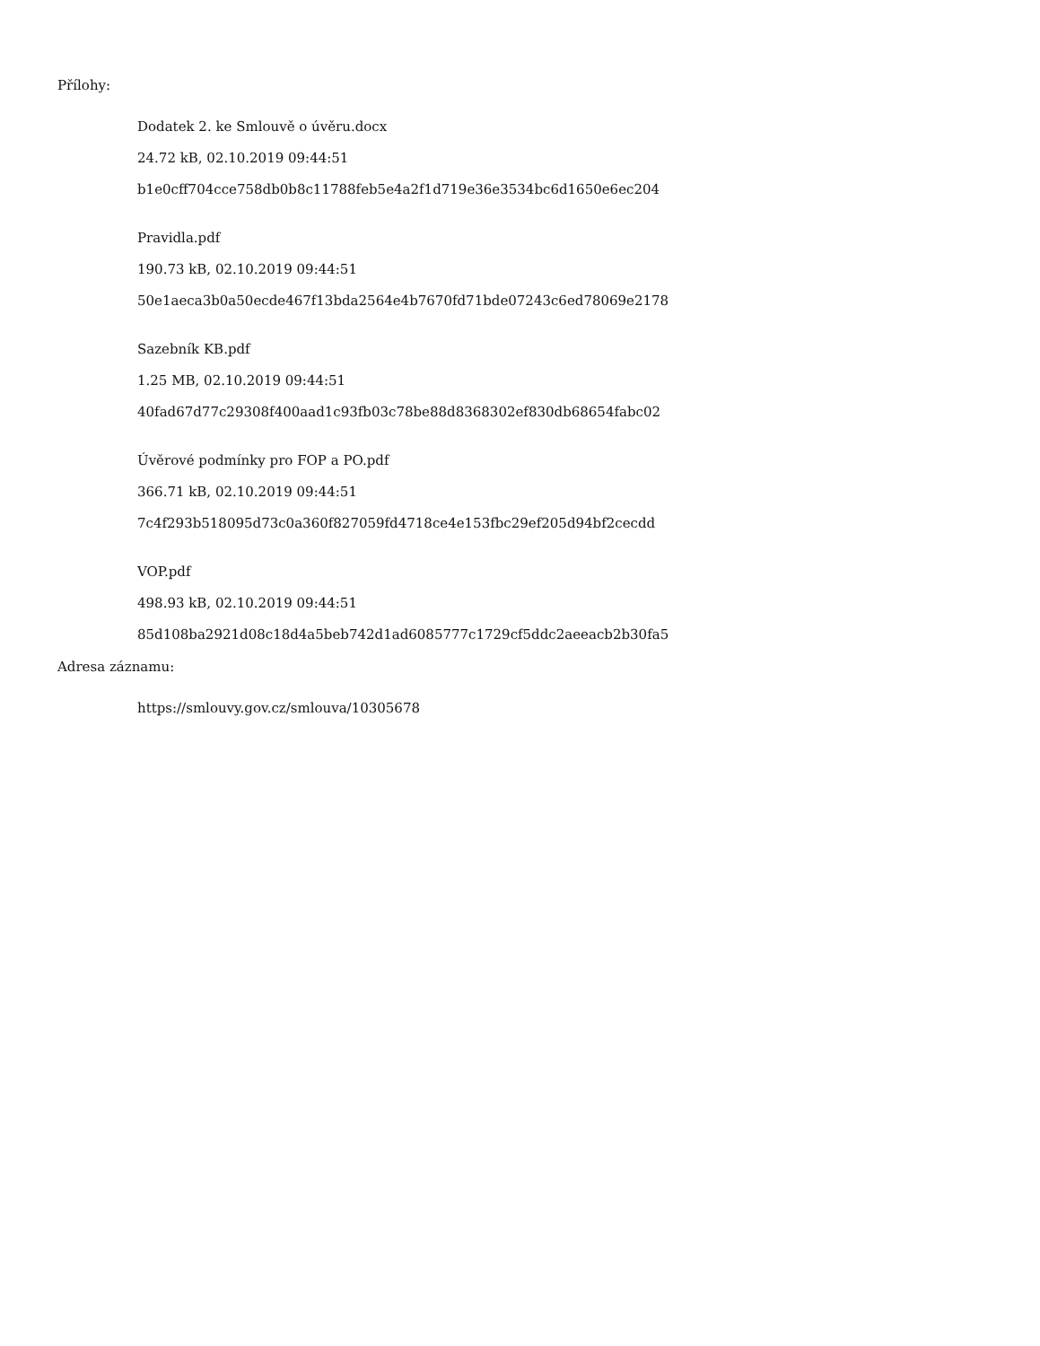Přílohy:
Dodatek 2. ke Smlouvě o úvěru.docx
24.72 kB, 02.10.2019 09:44:51
b1e0cff704cce758db0b8c11788feb5e4a2f1d719e36e3534bc6d1650e6ec204
Pravidla.pdf
190.73 kB, 02.10.2019 09:44:51
50e1aeca3b0a50ecde467f13bda2564e4b7670fd71bde07243c6ed78069e2178
Sazebník KB.pdf
1.25 MB, 02.10.2019 09:44:51
40fad67d77c29308f400aad1c93fb03c78be88d8368302ef830db68654fabc02
Úvěrové podmínky pro FOP a PO.pdf
366.71 kB, 02.10.2019 09:44:51
7c4f293b518095d73c0a360f827059fd4718ce4e153fbc29ef205d94bf2cecdd
VOP.pdf
498.93 kB, 02.10.2019 09:44:51
85d108ba2921d08c18d4a5beb742d1ad6085777c1729cf5ddc2aeeacb2b30fa5
Adresa záznamu:
https://smlouvy.gov.cz/smlouva/10305678